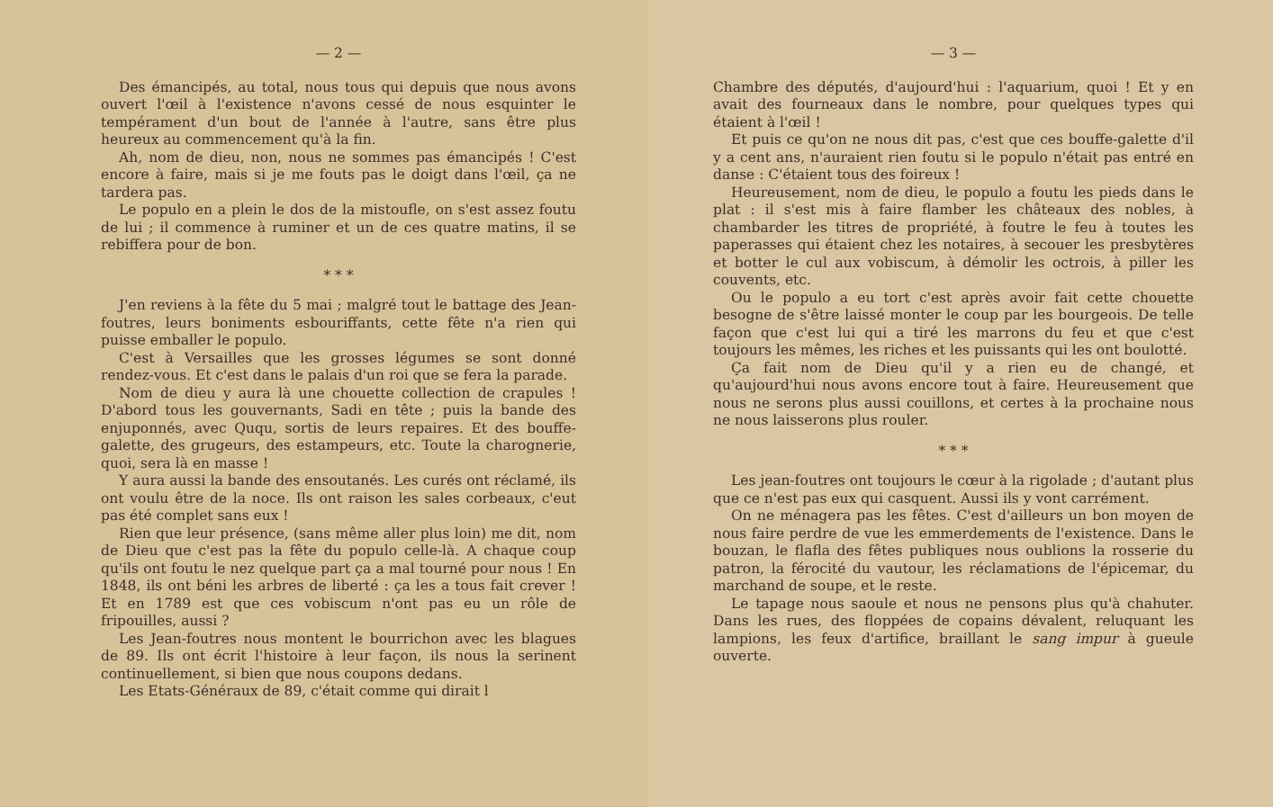— 2 —
Des émancipés, au total, nous tous qui depuis que nous avons ouvert l'œil à l'existence n'avons cessé de nous esquinter le tempérament d'un bout de l'année à l'autre, sans être plus heureux au commencement qu'à la fin.
Ah, nom de dieu, non, nous ne sommes pas émancipés ! C'est encore à faire, mais si je me fouts pas le doigt dans l'œil, ça ne tardera pas.
Le populo en a plein le dos de la mistoufle, on s'est assez foutu de lui ; il commence à ruminer et un de ces quatre matins, il se rebiffera pour de bon.
* * *
J'en reviens à la fête du 5 mai ; malgré tout le battage des Jean-foutres, leurs boniments esbouriffants, cette fête n'a rien qui puisse emballer le populo.
C'est à Versailles que les grosses légumes se sont donné rendez-vous. Et c'est dans le palais d'un roi que se fera la parade.
Nom de dieu y aura là une chouette collection de crapules ! D'abord tous les gouvernants, Sadi en tête ; puis la bande des enjuponnés, avec Ququ, sortis de leurs repaires. Et des bouffe-galette, des grugeurs, des estampeurs, etc. Toute la charognerie, quoi, sera là en masse !
Y aura aussi la bande des ensoutanés. Les curés ont réclamé, ils ont voulu être de la noce. Ils ont raison les sales corbeaux, c'eut pas été complet sans eux !
Rien que leur présence, (sans même aller plus loin) me dit, nom de Dieu que c'est pas la fête du populo celle-là. A chaque coup qu'ils ont foutu le nez quelque part ça a mal tourné pour nous ! En 1848, ils ont béni les arbres de liberté : ça les a tous fait crever ! Et en 1789 est que ces vobiscum n'ont pas eu un rôle de fripouilles, aussi ?
Les Jean-foutres nous montent le bourrichon avec les blagues de 89. Ils ont écrit l'histoire à leur façon, ils nous la serinent continuellement, si bien que nous coupons dedans.
Les Etats-Généraux de 89, c'était comme qui dirait l
— 3 —
Chambre des députés, d'aujourd'hui : l'aquarium, quoi ! Et y en avait des fourneaux dans le nombre, pour quelques types qui étaient à l'œil !
Et puis ce qu'on ne nous dit pas, c'est que ces bouffe-galette d'il y a cent ans, n'auraient rien foutu si le populo n'était pas entré en danse : C'étaient tous des foireux !
Heureusement, nom de dieu, le populo a foutu les pieds dans le plat : il s'est mis à faire flamber les châteaux des nobles, à chambarder les titres de propriété, à foutre le feu à toutes les paperasses qui étaient chez les notaires, à secouer les presbytères et botter le cul aux vobiscum, à démolir les octrois, à piller les couvents, etc.
Ou le populo a eu tort c'est après avoir fait cette chouette besogne de s'être laissé monter le coup par les bourgeois. De telle façon que c'est lui qui a tiré les marrons du feu et que c'est toujours les mêmes, les riches et les puissants qui les ont boulotté.
Ça fait nom de Dieu qu'il y a rien eu de changé, et qu'aujourd'hui nous avons encore tout à faire. Heureusement que nous ne serons plus aussi couillons, et certes à la prochaine nous ne nous laisserons plus rouler.
* * *
Les jean-foutres ont toujours le cœur à la rigolade ; d'autant plus que ce n'est pas eux qui casquent. Aussi ils y vont carrément.
On ne ménagera pas les fêtes. C'est d'ailleurs un bon moyen de nous faire perdre de vue les emmerdements de l'existence. Dans le bouzan, le flafla des fêtes publiques nous oublions la rosserie du patron, la férocité du vautour, les réclamations de l'épicemar, du marchand de soupe, et le reste.
Le tapage nous saoule et nous ne pensons plus qu'à chahuter. Dans les rues, des floppées de copains dévalent, reluquant les lampions, les feux d'artifice, braillant le sang impur à gueule ouverte.